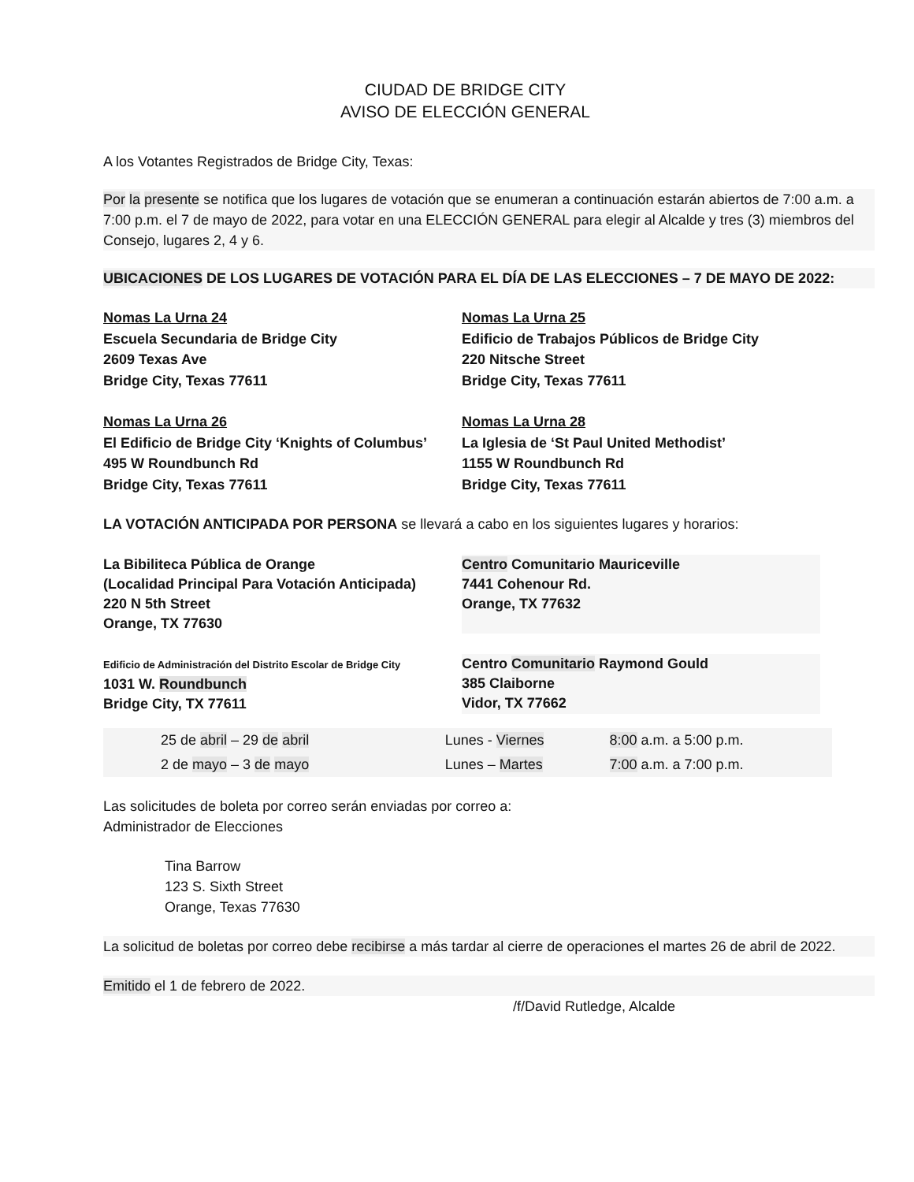CIUDAD DE BRIDGE CITY
AVISO DE ELECCIÓN GENERAL
A los Votantes Registrados de Bridge City, Texas:
Por la presente se notifica que los lugares de votación que se enumeran a continuación estarán abiertos de 7:00 a.m. a 7:00 p.m. el 7 de mayo de 2022, para votar en una ELECCIÓN GENERAL para elegir al Alcalde y tres (3) miembros del Consejo, lugares 2, 4 y 6.
UBICACIONES DE LOS LUGARES DE VOTACIÓN PARA EL DÍA DE LAS ELECCIONES – 7 DE MAYO DE 2022:
Nomas La Urna 24
Escuela Secundaria de Bridge City
2609 Texas Ave
Bridge City, Texas 77611
Nomas La Urna 25
Edificio de Trabajos Públicos de Bridge City
220 Nitsche Street
Bridge City, Texas 77611
Nomas La Urna 26
El Edificio de Bridge City ‘Knights of Columbus’
495 W Roundbunch Rd
Bridge City, Texas 77611
Nomas La Urna 28
La Iglesia de ‘St Paul United Methodist’
1155 W Roundbunch Rd
Bridge City, Texas 77611
LA VOTACIÓN ANTICIPADA POR PERSONA se llevará a cabo en los siguientes lugares y horarios:
La Bibiliteca Pública de Orange
(Localidad Principal Para Votación Anticipada)
220 N 5th Street
Orange, TX 77630
Centro Comunitario Mauriceville
7441 Cohenour Rd.
Orange, TX 77632
Edificio de Administración del Distrito Escolar de Bridge City
1031 W. Roundbunch
Bridge City, TX 77611
Centro Comunitario Raymond Gould
385 Claiborne
Vidor, TX 77662
| 25 de abril – 29 de abril | Lunes - Viernes | 8:00 a.m. a 5:00 p.m. |
| 2 de mayo – 3 de mayo | Lunes – Martes | 7:00 a.m. a 7:00 p.m. |
Las solicitudes de boleta por correo serán enviadas por correo a:
Administrador de Elecciones
Tina Barrow
123 S. Sixth Street
Orange, Texas 77630
La solicitud de boletas por correo debe recibirse a más tardar al cierre de operaciones el martes 26 de abril de 2022.
Emitido el 1 de febrero de 2022.
/f/David Rutledge, Alcalde